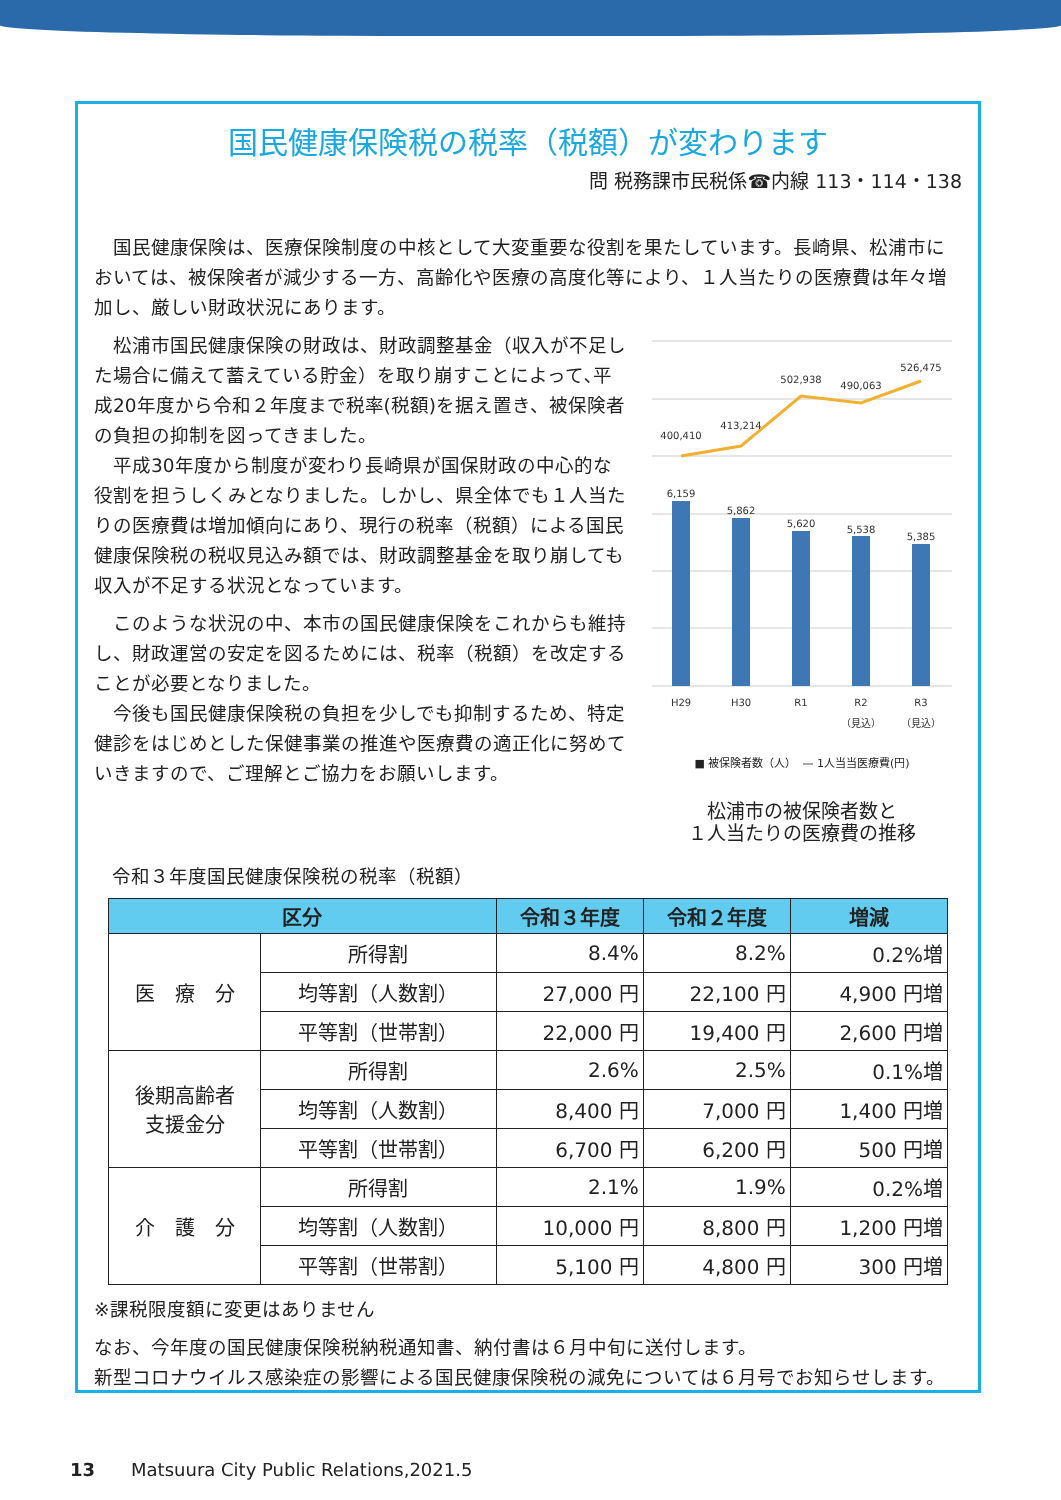国民健康保険税の税率（税額）が変わります
問 税務課市民税係☎内線 113・114・138
　国民健康保険は、医療保険制度の中核として大変重要な役割を果たしています。長崎県、松浦市においては、被保険者が減少する一方、高齢化や医療の高度化等により、１人当たりの医療費は年々増加し、厳しい財政状況にあります。
　松浦市国民健康保険の財政は、財政調整基金（収入が不足した場合に備えて蓄えている貯金）を取り崩すことによって､平成20年度から令和２年度まで税率(税額)を据え置き、被保険者の負担の抑制を図ってきました。
　平成30年度から制度が変わり長崎県が国保財政の中心的な役割を担うしくみとなりました。しかし、県全体でも１人当たりの医療費は増加傾向にあり、現行の税率（税額）による国民健康保険税の税収見込み額では、財政調整基金を取り崩しても収入が不足する状況となっています。
　このような状況の中、本市の国民健康保険をこれからも維持し、財政運営の安定を図るためには、税率（税額）を改定することが必要となりました。
　今後も国民健康保険税の負担を少しでも抑制するため、特定健診をはじめとした保健事業の推進や医療費の適正化に努めていきますので、ご理解とご協力をお願いします。
400,410
413,214
502,938
490,063
526,475
6,159
5,862
5,620
5,538
5,385
H29
H30
R1
R2
R3
（見込）
（見込）
■ 被保険者数（人）　— 1人当当医療費(円)
松浦市の被保険者数と
１人当たりの医療費の推移
令和３年度国民健康保険税の税率（税額）
| 区分 | | 令和３年度 | 令和２年度 | 増減 |
| --- | --- | --- | --- | --- |
| 医 療 分 | 所得割 | 8.4% | 8.2% | 0.2%増 |
| | 均等割（人数割） | 27,000 円 | 22,100 円 | 4,900 円増 |
| | 平等割（世帯割） | 22,000 円 | 19,400 円 | 2,600 円増 |
| 後期高齢者 支援金分 | 所得割 | 2.6% | 2.5% | 0.1%増 |
| | 均等割（人数割） | 8,400 円 | 7,000 円 | 1,400 円増 |
| | 平等割（世帯割） | 6,700 円 | 6,200 円 | 500 円増 |
| 介 護 分 | 所得割 | 2.1% | 1.9% | 0.2%増 |
| | 均等割（人数割） | 10,000 円 | 8,800 円 | 1,200 円増 |
| | 平等割（世帯割） | 5,100 円 | 4,800 円 | 300 円増 |
※課税限度額に変更はありません
なお、今年度の国民健康保険税納税通知書、納付書は６月中旬に送付します。
新型コロナウイルス感染症の影響による国民健康保険税の減免については６月号でお知らせします。
13　　Matsuura City Public Relations,2021.5